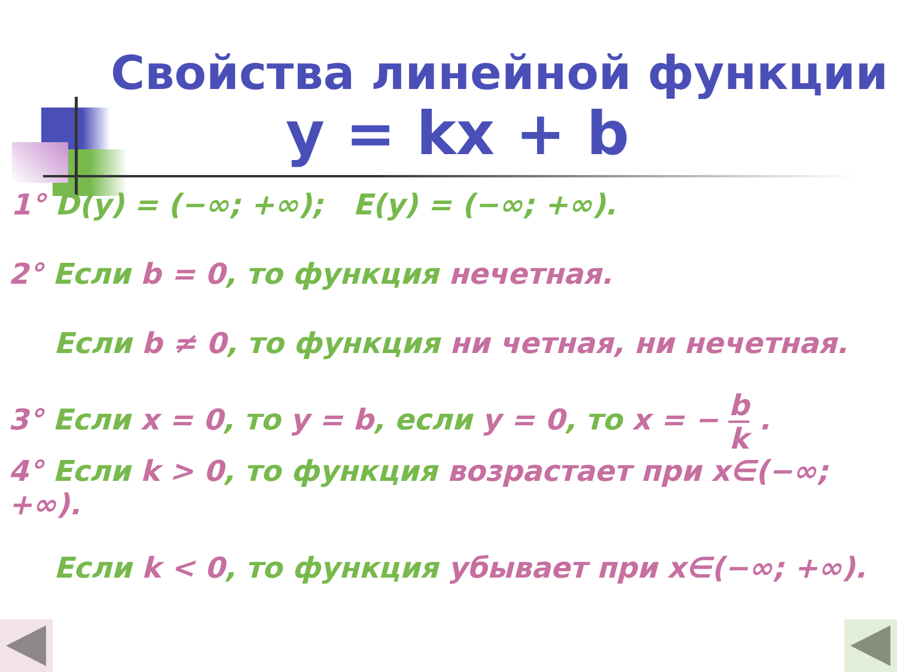Свойства линейной функции
y = kx + b
1° D(y) = (−∞; +∞); E(y) = (−∞; +∞).
2° Если b = 0, то функция нечетная.
Если b ≠ 0, то функция ни четная, ни нечетная.
3° Если x = 0, то y = b, если y = 0, то x = − b k .
4° Если k > 0, то функция возрастает при x∈(−∞; +∞).
Если k < 0, то функция убывает при x∈(−∞; +∞).